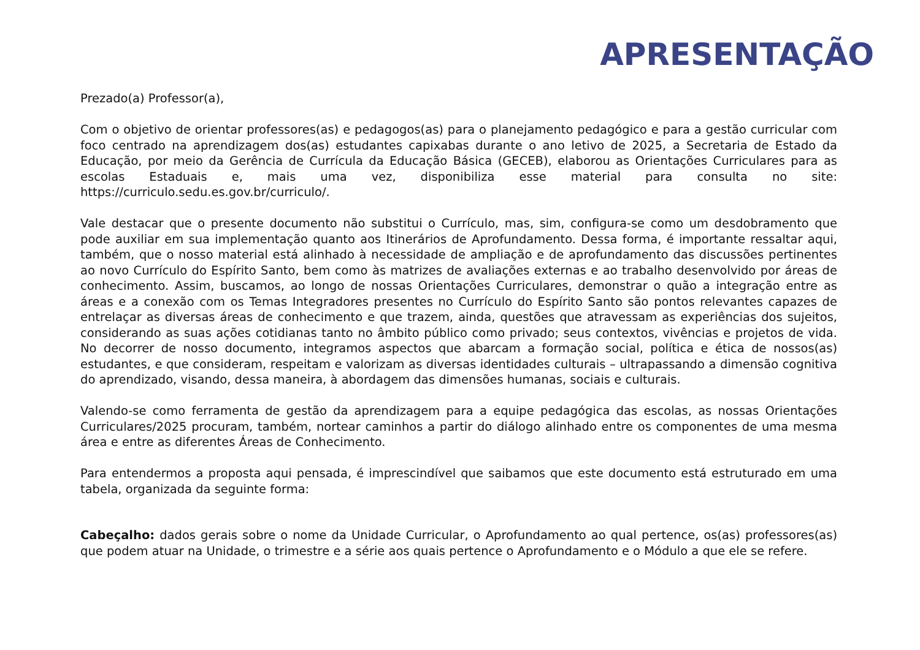APRESENTAÇÃO
Prezado(a) Professor(a),
Com o objetivo de orientar professores(as) e pedagogos(as) para o planejamento pedagógico e para a gestão curricular com foco centrado na aprendizagem dos(as) estudantes capixabas durante o ano letivo de 2025, a Secretaria de Estado da Educação, por meio da Gerência de Currícula da Educação Básica (GECEB), elaborou as Orientações Curriculares para as escolas Estaduais e, mais uma vez, disponibiliza esse material para consulta no site: https://curriculo.sedu.es.gov.br/curriculo/.
Vale destacar que o presente documento não substitui o Currículo, mas, sim, configura-se como um desdobramento que pode auxiliar em sua implementação quanto aos Itinerários de Aprofundamento. Dessa forma, é importante ressaltar aqui, também, que o nosso material está alinhado à necessidade de ampliação e de aprofundamento das discussões pertinentes ao novo Currículo do Espírito Santo, bem como às matrizes de avaliações externas e ao trabalho desenvolvido por áreas de conhecimento. Assim, buscamos, ao longo de nossas Orientações Curriculares, demonstrar o quão a integração entre as áreas e a conexão com os Temas Integradores presentes no Currículo do Espírito Santo são pontos relevantes capazes de entrelaçar as diversas áreas de conhecimento e que trazem, ainda, questões que atravessam as experiências dos sujeitos, considerando as suas ações cotidianas tanto no âmbito público como privado; seus contextos, vivências e projetos de vida. No decorrer de nosso documento, integramos aspectos que abarcam a formação social, política e ética de nossos(as) estudantes, e que consideram, respeitam e valorizam as diversas identidades culturais – ultrapassando a dimensão cognitiva do aprendizado, visando, dessa maneira, à abordagem das dimensões humanas, sociais e culturais.
Valendo-se como ferramenta de gestão da aprendizagem para a equipe pedagógica das escolas, as nossas Orientações Curriculares/2025 procuram, também, nortear caminhos a partir do diálogo alinhado entre os componentes de uma mesma área e entre as diferentes Áreas de Conhecimento.
Para entendermos a proposta aqui pensada, é imprescindível que saibamos que este documento está estruturado em uma tabela, organizada da seguinte forma:
Cabeçalho: dados gerais sobre o nome da Unidade Curricular, o Aprofundamento ao qual pertence, os(as) professores(as) que podem atuar na Unidade, o trimestre e a série aos quais pertence o Aprofundamento e o Módulo a que ele se refere.